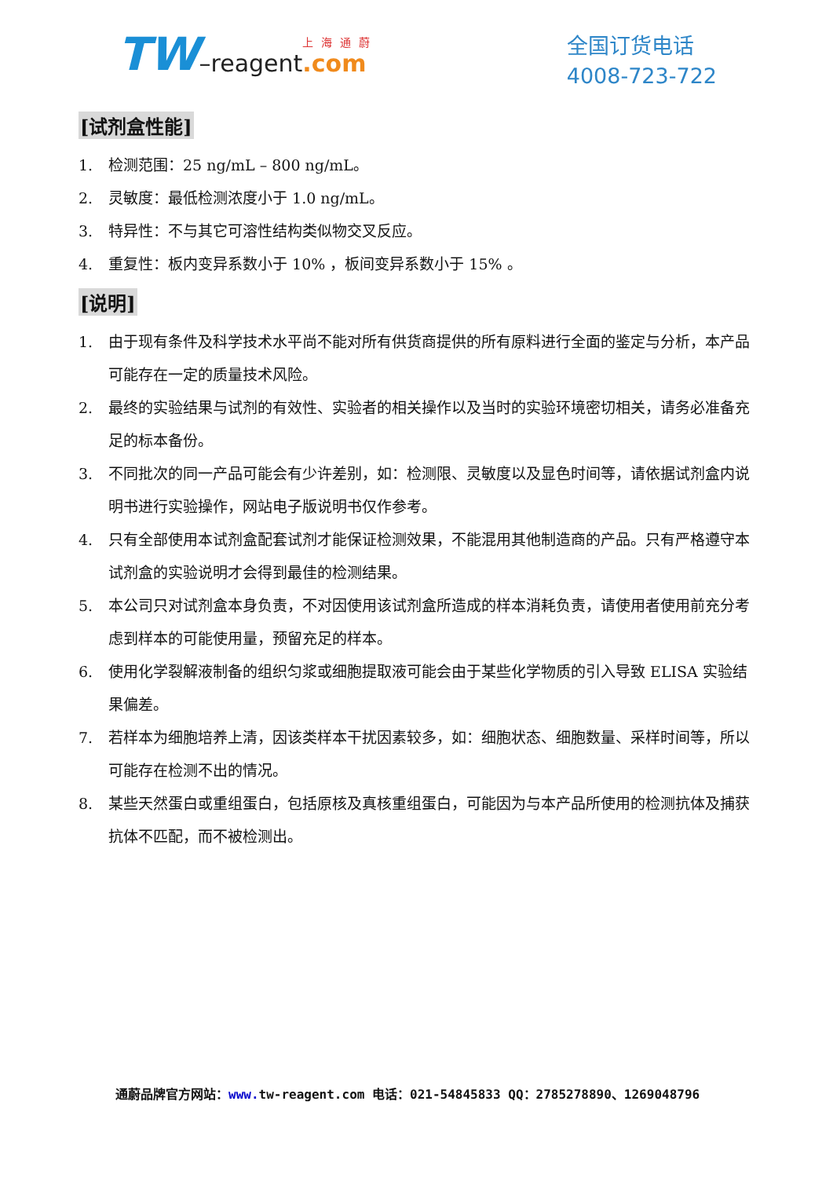TW –reagent 上海通蔚.com
全国订货电话
4008-723-722
[试剂盒性能]
1. 检测范围：25 ng/mL – 800 ng/mL。
2. 灵敏度：最低检测浓度小于 1.0 ng/mL。
3. 特异性：不与其它可溶性结构类似物交叉反应。
4. 重复性：板内变异系数小于 10% ，板间变异系数小于 15% 。
[说明]
1. 由于现有条件及科学技术水平尚不能对所有供货商提供的所有原料进行全面的鉴定与分析，本产品可能存在一定的质量技术风险。
2. 最终的实验结果与试剂的有效性、实验者的相关操作以及当时的实验环境密切相关，请务必准备充足的标本备份。
3. 不同批次的同一产品可能会有少许差别，如：检测限、灵敏度以及显色时间等，请依据试剂盒内说明书进行实验操作，网站电子版说明书仅作参考。
4. 只有全部使用本试剂盒配套试剂才能保证检测效果，不能混用其他制造商的产品。只有严格遵守本试剂盒的实验说明才会得到最佳的检测结果。
5. 本公司只对试剂盒本身负责，不对因使用该试剂盒所造成的样本消耗负责，请使用者使用前充分考虑到样本的可能使用量，预留充足的样本。
6. 使用化学裂解液制备的组织匀浆或细胞提取液可能会由于某些化学物质的引入导致 ELISA 实验结果偏差。
7. 若样本为细胞培养上清，因该类样本干扰因素较多，如：细胞状态、细胞数量、采样时间等，所以可能存在检测不出的情况。
8. 某些天然蛋白或重组蛋白，包括原核及真核重组蛋白，可能因为与本产品所使用的检测抗体及捕获抗体不匹配，而不被检测出。
通蔚品牌官方网站：www. tw-reagent.com 电话：021-54845833 QQ：2785278890、1269048796